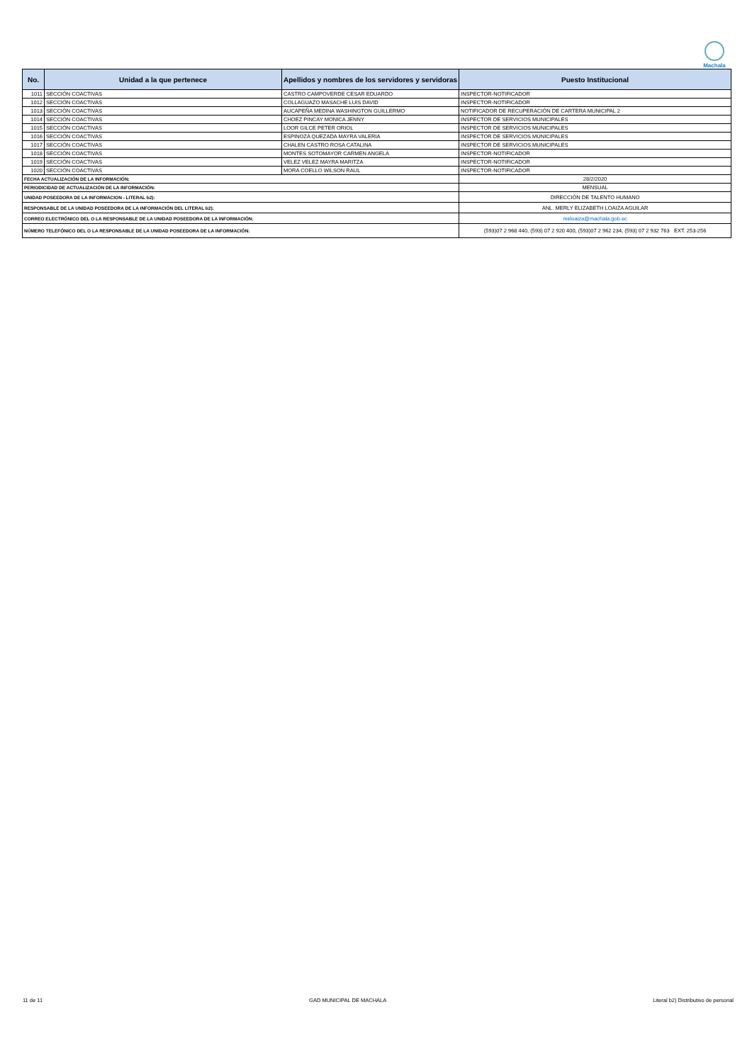Machala
| No. | Unidad a la que pertenece | Apellidos y nombres de los servidores y servidoras | Puesto Institucional |
| --- | --- | --- | --- |
| 1011 | SECCIÓN COACTIVAS | CASTRO CAMPOVERDE CESAR EDUARDO | INSPECTOR-NOTIFICADOR |
| 1012 | SECCIÓN COACTIVAS | COLLAGUAZO MASACHE LUIS DAVID | INSPECTOR-NOTIFICADOR |
| 1013 | SECCIÓN COACTIVAS | AUCAPEÑA MEDINA WASHINGTON GUILLERMO | NOTIFICADOR DE RECUPERACIÓN DE CARTERA MUNICIPAL 2 |
| 1014 | SECCIÓN COACTIVAS | CHOEZ PINCAY MONICA JENNY | INSPECTOR DE SERVICIOS MUNICIPALES |
| 1015 | SECCIÓN COACTIVAS | LOOR GILCE PETER ORIOL | INSPECTOR DE SERVICIOS MUNICIPALES |
| 1016 | SECCIÓN COACTIVAS | ESPINOZA QUEZADA MAYRA VALERIA | INSPECTOR DE SERVICIOS MUNICIPALES |
| 1017 | SECCIÓN COACTIVAS | CHALEN CASTRO ROSA CATALINA | INSPECTOR DE SERVICIOS MUNICIPALES |
| 1018 | SECCIÓN COACTIVAS | MONTES SOTOMAYOR CARMEN ANGELA | INSPECTOR-NOTIFICADOR |
| 1019 | SECCIÓN COACTIVAS | VELEZ VELEZ MAYRA MARITZA | INSPECTOR-NOTIFICADOR |
| 1020 | SECCIÓN COACTIVAS | MORA COELLO WILSON RAUL | INSPECTOR-NOTIFICADOR |
| FECHA ACTUALIZACIÓN DE LA INFORMACIÓN: | | | 28/2/2020 |
| PERIODICIDAD DE ACTUALIZACIÓN DE LA INFORMACIÓN: | | | MENSUAL |
| UNIDAD POSEEDORA DE LA INFORMACION - LITERAL b2): | | | DIRECCIÓN DE TALENTO HUMANO |
| RESPONSABLE DE LA UNIDAD POSEEDORA DE LA INFORMACIÓN DEL LITERAL b2): | | | ANL. MERLY ELIZABETH LOAIZA AGUILAR |
| CORREO ELECTRÓNICO DEL O LA RESPONSABLE DE LA UNIDAD POSEEDORA DE LA INFORMACIÓN: | | | meloaiza@machala.gob.ec |
| NÚMERO TELEFÓNICO DEL O LA RESPONSABLE DE LA UNIDAD POSEEDORA DE LA INFORMACIÓN: | | | (593)07 2 968 440, (593) 07 2 920 400, (593)07 2 962 234, (593) 07 2 932 763 EXT. 253-256 |
11 de 11 GAD MUNICIPAL DE MACHALA Literal b2) Distributivo de personal